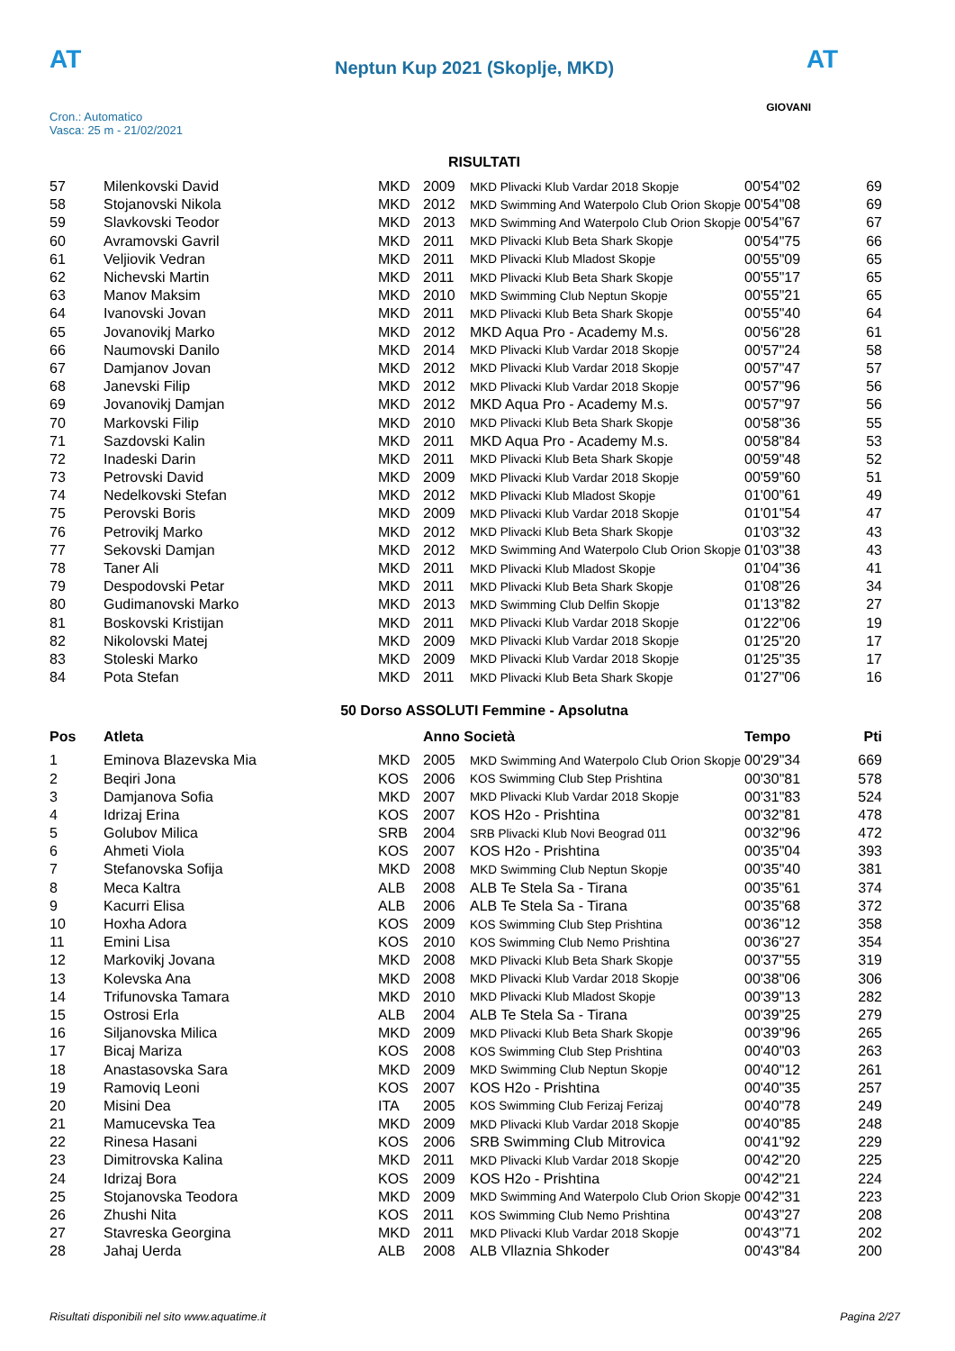AT
Cron.: Automatico
Vasca: 25 m - 21/02/2021
Neptun Kup 2021 (Skoplje, MKD)
AT
GIOVANI
RISULTATI
| 57 | Milenkovski David | MKD | 2009 | MKD Plivacki Klub Vardar 2018 Skopje | 00'54"02 | 69 |
| 58 | Stojanovski Nikola | MKD | 2012 | MKD Swimming And Waterpolo Club Orion Skopje | 00'54"08 | 69 |
| 59 | Slavkovski Teodor | MKD | 2013 | MKD Swimming And Waterpolo Club Orion Skopje | 00'54"67 | 67 |
| 60 | Avramovski Gavril | MKD | 2011 | MKD Plivacki Klub Beta Shark Skopje | 00'54"75 | 66 |
| 61 | Veljiovik Vedran | MKD | 2011 | MKD Plivacki Klub Mladost Skopje | 00'55"09 | 65 |
| 62 | Nichevski Martin | MKD | 2011 | MKD Plivacki Klub Beta Shark Skopje | 00'55"17 | 65 |
| 63 | Manov Maksim | MKD | 2010 | MKD Swimming Club Neptun Skopje | 00'55"21 | 65 |
| 64 | Ivanovski Jovan | MKD | 2011 | MKD Plivacki Klub Beta Shark Skopje | 00'55"40 | 64 |
| 65 | Jovanovikj Marko | MKD | 2012 | MKD Aqua Pro - Academy M.s. | 00'56"28 | 61 |
| 66 | Naumovski Danilo | MKD | 2014 | MKD Plivacki Klub Vardar 2018 Skopje | 00'57"24 | 58 |
| 67 | Damjanov Jovan | MKD | 2012 | MKD Plivacki Klub Vardar 2018 Skopje | 00'57"47 | 57 |
| 68 | Janevski Filip | MKD | 2012 | MKD Plivacki Klub Vardar 2018 Skopje | 00'57"96 | 56 |
| 69 | Jovanovikj Damjan | MKD | 2012 | MKD Aqua Pro - Academy M.s. | 00'57"97 | 56 |
| 70 | Markovski Filip | MKD | 2010 | MKD Plivacki Klub Beta Shark Skopje | 00'58"36 | 55 |
| 71 | Sazdovski Kalin | MKD | 2011 | MKD Aqua Pro - Academy M.s. | 00'58"84 | 53 |
| 72 | Inadeski Darin | MKD | 2011 | MKD Plivacki Klub Beta Shark Skopje | 00'59"48 | 52 |
| 73 | Petrovski David | MKD | 2009 | MKD Plivacki Klub Vardar 2018 Skopje | 00'59"60 | 51 |
| 74 | Nedelkovski Stefan | MKD | 2012 | MKD Plivacki Klub Mladost Skopje | 01'00"61 | 49 |
| 75 | Perovski Boris | MKD | 2009 | MKD Plivacki Klub Vardar 2018 Skopje | 01'01"54 | 47 |
| 76 | Petrovikj Marko | MKD | 2012 | MKD Plivacki Klub Beta Shark Skopje | 01'03"32 | 43 |
| 77 | Sekovski Damjan | MKD | 2012 | MKD Swimming And Waterpolo Club Orion Skopje | 01'03"38 | 43 |
| 78 | Taner Ali | MKD | 2011 | MKD Plivacki Klub Mladost Skopje | 01'04"36 | 41 |
| 79 | Despodovski Petar | MKD | 2011 | MKD Plivacki Klub Beta Shark Skopje | 01'08"26 | 34 |
| 80 | Gudimanovski Marko | MKD | 2013 | MKD Swimming Club Delfin Skopje | 01'13"82 | 27 |
| 81 | Boskovski Kristijan | MKD | 2011 | MKD Plivacki Klub Vardar 2018 Skopje | 01'22"06 | 19 |
| 82 | Nikolovski Matej | MKD | 2009 | MKD Plivacki Klub Vardar 2018 Skopje | 01'25"20 | 17 |
| 83 | Stoleski Marko | MKD | 2009 | MKD Plivacki Klub Vardar 2018 Skopje | 01'25"35 | 17 |
| 84 | Pota Stefan | MKD | 2011 | MKD Plivacki Klub Beta Shark Skopje | 01'27"06 | 16 |
50 Dorso ASSOLUTI Femmine - Apsolutna
| Pos | Atleta | | Anno Società | | Tempo | Pti |
| --- | --- | --- | --- | --- | --- | --- |
| 1 | Eminova Blazevska Mia | MKD | 2005 | MKD Swimming And Waterpolo Club Orion Skopje | 00'29"34 | 669 |
| 2 | Beqiri Jona | KOS | 2006 | KOS Swimming Club Step Prishtina | 00'30"81 | 578 |
| 3 | Damjanova Sofia | MKD | 2007 | MKD Plivacki Klub Vardar 2018 Skopje | 00'31"83 | 524 |
| 4 | Idrizaj Erina | KOS | 2007 | KOS H2o - Prishtina | 00'32"81 | 478 |
| 5 | Golubov Milica | SRB | 2004 | SRB Plivacki Klub Novi Beograd 011 | 00'32"96 | 472 |
| 6 | Ahmeti Viola | KOS | 2007 | KOS H2o - Prishtina | 00'35"04 | 393 |
| 7 | Stefanovska Sofija | MKD | 2008 | MKD Swimming Club Neptun Skopje | 00'35"40 | 381 |
| 8 | Meca Kaltra | ALB | 2008 | ALB Te Stela Sa - Tirana | 00'35"61 | 374 |
| 9 | Kacurri Elisa | ALB | 2006 | ALB Te Stela Sa - Tirana | 00'35"68 | 372 |
| 10 | Hoxha Adora | KOS | 2009 | KOS Swimming Club Step Prishtina | 00'36"12 | 358 |
| 11 | Emini Lisa | KOS | 2010 | KOS Swimming Club Nemo Prishtina | 00'36"27 | 354 |
| 12 | Markovikj Jovana | MKD | 2008 | MKD Plivacki Klub Beta Shark Skopje | 00'37"55 | 319 |
| 13 | Kolevska Ana | MKD | 2008 | MKD Plivacki Klub Vardar 2018 Skopje | 00'38"06 | 306 |
| 14 | Trifunovska Tamara | MKD | 2010 | MKD Plivacki Klub Mladost Skopje | 00'39"13 | 282 |
| 15 | Ostrosi Erla | ALB | 2004 | ALB Te Stela Sa - Tirana | 00'39"25 | 279 |
| 16 | Siljanovska Milica | MKD | 2009 | MKD Plivacki Klub Beta Shark Skopje | 00'39"96 | 265 |
| 17 | Bicaj Mariza | KOS | 2008 | KOS Swimming Club Step Prishtina | 00'40"03 | 263 |
| 18 | Anastasovska Sara | MKD | 2009 | MKD Swimming Club Neptun Skopje | 00'40"12 | 261 |
| 19 | Ramoviq Leoni | KOS | 2007 | KOS H2o - Prishtina | 00'40"35 | 257 |
| 20 | Misini Dea | ITA | 2005 | KOS Swimming Club Ferizaj Ferizaj | 00'40"78 | 249 |
| 21 | Mamucevska Tea | MKD | 2009 | MKD Plivacki Klub Vardar 2018 Skopje | 00'40"85 | 248 |
| 22 | Rinesa Hasani | KOS | 2006 | SRB Swimming Club Mitrovica | 00'41"92 | 229 |
| 23 | Dimitrovska Kalina | MKD | 2011 | MKD Plivacki Klub Vardar 2018 Skopje | 00'42"20 | 225 |
| 24 | Idrizaj Bora | KOS | 2009 | KOS H2o - Prishtina | 00'42"21 | 224 |
| 25 | Stojanovska Teodora | MKD | 2009 | MKD Swimming And Waterpolo Club Orion Skopje | 00'42"31 | 223 |
| 26 | Zhushi Nita | KOS | 2011 | KOS Swimming Club Nemo Prishtina | 00'43"27 | 208 |
| 27 | Stavreska Georgina | MKD | 2011 | MKD Plivacki Klub Vardar 2018 Skopje | 00'43"71 | 202 |
| 28 | Jahaj Uerda | ALB | 2008 | ALB Vllaznia Shkoder | 00'43"84 | 200 |
Risultati disponibili nel sito www.aquatime.it Pagina 2/27